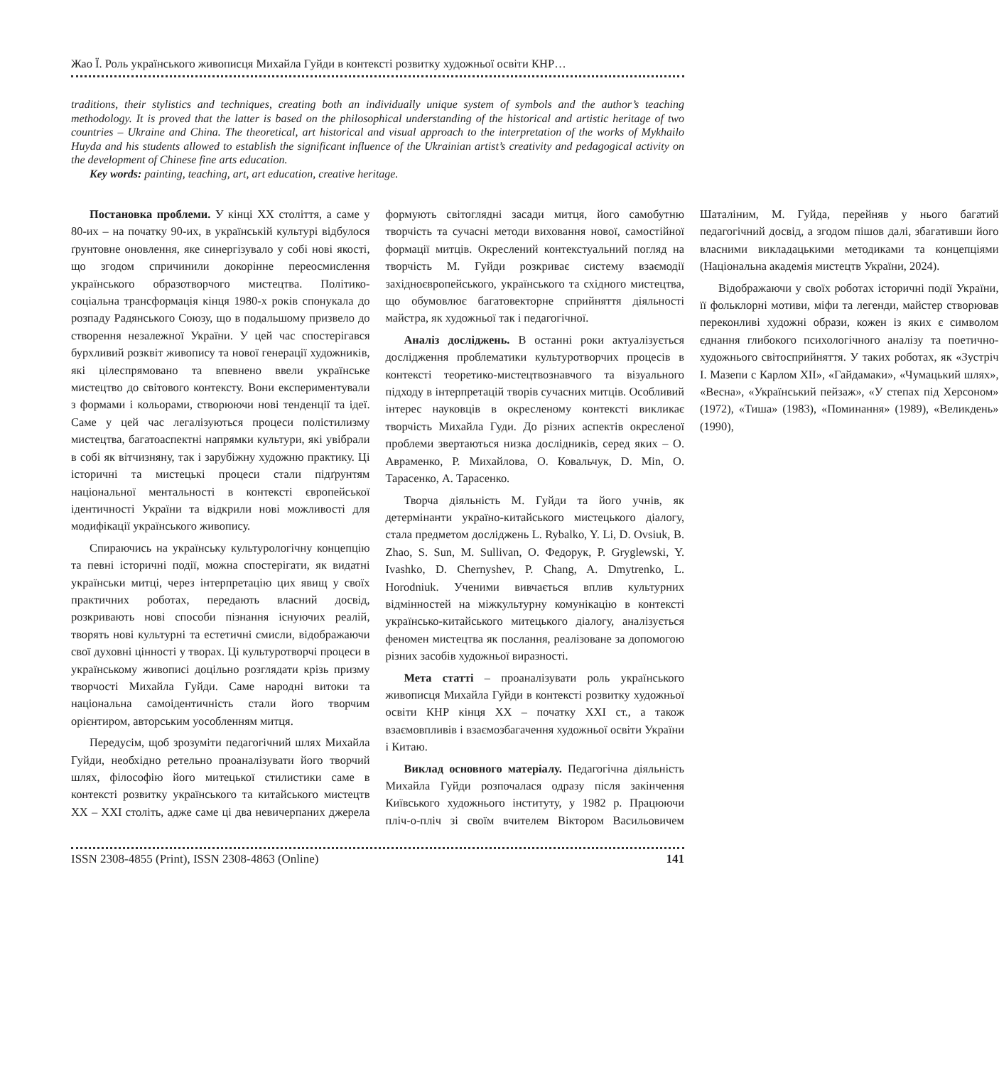Жао Ї. Роль українського живописця Михайла Гуйди в контексті розвитку художньої освіти КНР…
traditions, their stylistics and techniques, creating both an individually unique system of symbols and the author’s teaching methodology. It is proved that the latter is based on the philosophical understanding of the historical and artistic heritage of two countries – Ukraine and China. The theoretical, art historical and visual approach to the interpretation of the works of Mykhailo Huyda and his students allowed to establish the significant influence of the Ukrainian artist’s creativity and pedagogical activity on the development of Chinese fine arts education.
Key words: painting, teaching, art, art education, creative heritage.
Постановка проблеми. У кінці ХХ століття, а саме у 80-их – на початку 90-их, в українській культурі відбулося ґрунтовне оновлення, яке синергізувало у собі нові якості, що згодом спричинили докорінне переосмислення українського образотворчого мистецтва. Політико-соціальна трансформація кінця 1980-х років спонукала до розпаду Радянського Союзу, що в подальшому призвело до створення незалежної України. У цей час спостерігався бурхливий розквіт живопису та нової генерації художників, які цілеспрямовано та впевнено ввели українське мистецтво до світового контексту. Вони експериментували з формами і кольорами, створюючи нові тенденції та ідеї. Саме у цей час легалізуються процеси полістилизму мистецтва, багатоаспектні напрямки культури, які увібрали в собі як вітчизняну, так і зарубіжну художню практику. Ці історичні та мистецькі процеси стали підґрунтям національної ментальності в контексті європейської ідентичності України та відкрили нові можливості для модифікації українського живопису.
Спираючись на українську культурологічну концепцію та певні історичні події, можна спостерігати, як видатні українськи митці, через інтерпретацію цих явищ у своїх практичних роботах, передають власний досвід, розкривають нові способи пізнання існуючих реалій, творять нові культурні та естетичні смисли, відображаючи свої духовні цінності у творах. Ці культуротворчі процеси в українському живописі доцільно розглядати крізь призму творчості Михайла Гуйди. Саме народні витоки та національна самоідентичність стали його творчим орієнтиром, авторським уособленням митця.
Передусім, щоб зрозуміти педагогічний шлях Михайла Гуйди, необхідно ретельно проаналізувати його творчий шлях, філософію його митецької стилистики саме в контексті розвитку українського та китайського мистецтв ХХ – ХХІ століть, адже саме ці два невичерпаних джерела формують світоглядні засади митця, його самобутню творчість та сучасні методи виховання нової, самостійної формації митців. Окреслений контекстуальний погляд на творчість М. Гуйди розкриває систему взаємодії західноєвропейського, українського та східного мистецтва, що обумовлює багатовекторне сприйняття діяльності майстра, як художньої так і педагогічної.
Аналіз досліджень. В останні роки актуалізується дослідження проблематики культуротворчих процесів в контексті теоретико-мистецтвознавчого та візуального підходу в інтерпретацій творів сучасних митців. Особливий інтерес науковців в окресленому контексті викликає творчість Михайла Гуди. До різних аспектів окресленої проблеми звертаються низка дослідників, серед яких – О. Авраменко, Р. Михайлова, О. Ковальчук, D. Min, О. Тарасенко, А. Тарасенко.
Творча діяльність М. Гуйди та його учнів, як детермінанти україно-китайського мистецького діалогу, стала предметом досліджень L. Rybalko, Y. Li, D. Ovsiuk, B. Zhao, S. Sun, M. Sullivan, О. Федорук, P. Gryglewski, Y. Ivashko, D. Chernyshev, P. Chang, A. Dmytrenko, L. Horodniuk. Ученими вивчається вплив культурних відмінностей на міжкультурну комунікацію в контексті українсько-китайського митецького діалогу, аналізується феномен мистецтва як послання, реалізоване за допомогою різних засобів художньої виразності.
Мета статті – проаналізувати роль українського живописця Михайла Гуйди в контексті розвитку художньої освіти КНР кінця ХХ – початку ХХІ ст., а також взаємовпливів і взаємозбагачення художньої освіти України і Китаю.
Виклад основного матеріалу. Педагогічна діяльність Михайла Гуйди розпочалася одразу після закінчення Київського художнього інституту, у 1982 р. Працюючи пліч-о-пліч зі своїм вчителем Віктором Васильовичем Шаталіним, М. Гуйда, перейняв у нього багатий педагогічний досвід, а згодом пішов далі, збагативши його власними викладацькими методиками та концепціями (Національна академія мистецтв України, 2024).
Відображаючи у своїх роботах історичні події України, її фольклорні мотиви, міфи та легенди, майстер створював переконливі художні образи, кожен із яких є символом єднання глибокого психологічного аналізу та поетично-художнього світосприйняття. У таких роботах, як «Зустріч І. Мазепи с Карлом ХІІ», «Гайдамаки», «Чумацький шлях», «Весна», «Український пейзаж», «У степах під Херсоном» (1972), «Тиша» (1983), «Поминання» (1989), «Великдень» (1990),
ISSN 2308-4855 (Print), ISSN 2308-4863 (Online) 141